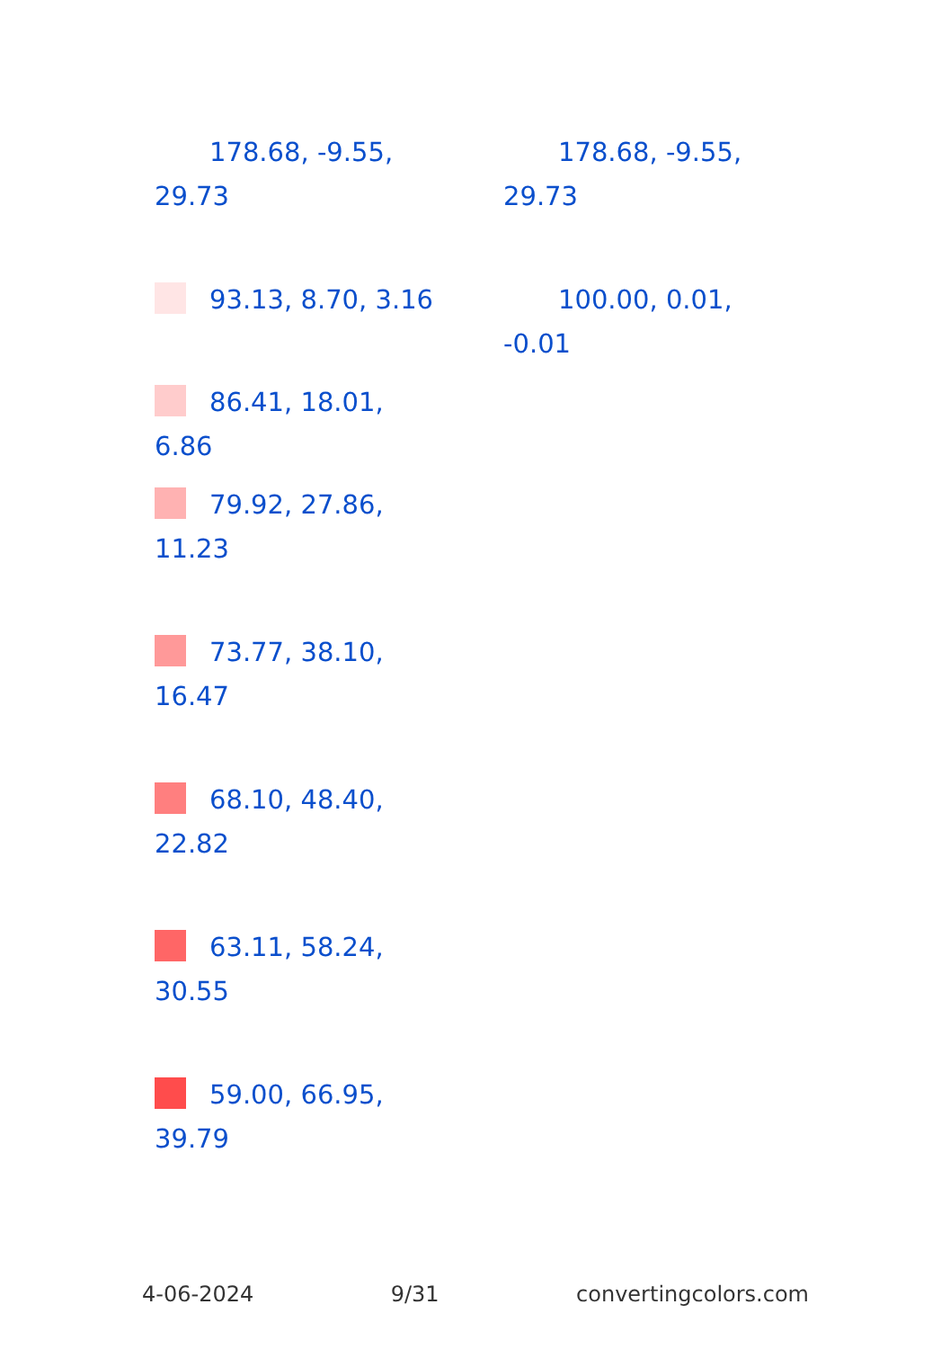178.68, -9.55, 29.73
93.13, 8.70, 3.16
86.41, 18.01, 6.86
79.92, 27.86, 11.23
73.77, 38.10, 16.47
68.10, 48.40, 22.82
63.11, 58.24, 30.55
59.00, 66.95, 39.79
178.68, -9.55, 29.73
100.00, 0.01, -0.01
4-06-2024 9/31 convertingcolors.com